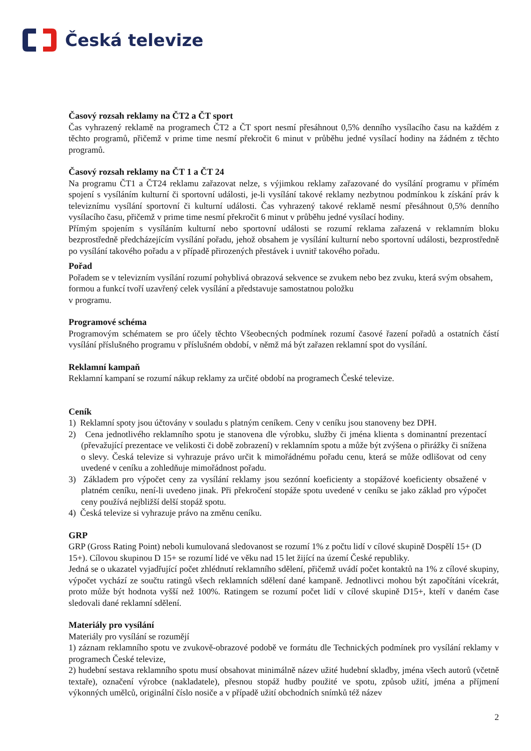Česká televize
Časový rozsah reklamy na ČT2 a ČT sport
Čas vyhrazený reklamě na programech ČT2 a ČT sport nesmí přesáhnout 0,5% denního vysílacího času na každém z těchto programů, přičemž v prime time nesmí překročit 6 minut v průběhu jedné vysílací hodiny na žádném z těchto programů.
Časový rozsah reklamy na ČT 1 a ČT 24
Na programu ČT1 a ČT24 reklamu zařazovat nelze, s výjimkou reklamy zařazované do vysílání programu v přímém spojení s vysíláním kulturní či sportovní události, je-li vysílání takové reklamy nezbytnou podmínkou k získání práv k televiznímu vysílání sportovní či kulturní události. Čas vyhrazený takové reklamě nesmí přesáhnout 0,5% denního vysílacího času, přičemž v prime time nesmí překročit 6 minut v průběhu jedné vysílací hodiny.
Přímým spojením s vysíláním kulturní nebo sportovní události se rozumí reklama zařazená v reklamním bloku bezprostředně předcházejícím vysílání pořadu, jehož obsahem je vysílání kulturní nebo sportovní události, bezprostředně po vysílání takového pořadu a v případě přirozených přestávek i uvnitř takového pořadu.
Pořad
Pořadem se v televizním vysílání rozumí pohyblivá obrazová sekvence se zvukem nebo bez zvuku, která svým obsahem, formou a funkcí tvoří uzavřený celek vysílání a představuje samostatnou položku
v programu.
Programové schéma
Programovým schématem se pro účely těchto Všeobecných podmínek rozumí časové řazení pořadů a ostatních částí vysílání příslušného programu v příslušném období, v němž má být zařazen reklamní spot do vysílání.
Reklamní kampaň
Reklamní kampaní se rozumí nákup reklamy za určité období na programech České televize.
Ceník
1) Reklamní spoty jsou účtovány v souladu s platným ceníkem. Ceny v ceníku jsou stanoveny bez DPH.
2) Cena jednotlivého reklamního spotu je stanovena dle výrobku, služby či jména klienta s dominantní prezentací (převažující prezentace ve velikosti či době zobrazení) v reklamním spotu a může být zvýšena o přirážky či snížena o slevy. Česká televize si vyhrazuje právo určit k mimořádnému pořadu cenu, která se může odlišovat od ceny uvedené v ceníku a zohledňuje mimořádnost pořadu.
3) Základem pro výpočet ceny za vysílání reklamy jsou sezónní koeficienty a stopážové koeficienty obsažené v platném ceníku, není-li uvedeno jinak. Při překročení stopáže spotu uvedené v ceníku se jako základ pro výpočet ceny používá nejbližší delší stopáž spotu.
4) Česká televize si vyhrazuje právo na změnu ceníku.
GRP
GRP (Gross Rating Point) neboli kumulovaná sledovanost se rozumí 1% z počtu lidí v cílové skupině Dospělí 15+ (D 15+). Cílovou skupinou D 15+ se rozumí lidé ve věku nad 15 let žijící na území České republiky.
Jedná se o ukazatel vyjadřující počet zhlédnutí reklamního sdělení, přičemž uvádí počet kontaktů na 1% z cílové skupiny, výpočet vychází ze součtu ratingů všech reklamních sdělení dané kampaně. Jednotlivci mohou být započítáni vícekrát, proto může být hodnota vyšší než 100%. Ratingem se rozumí počet lidí v cílové skupině D15+, kteří v daném čase sledovali dané reklamní sdělení.
Materiály pro vysílání
Materiály pro vysílání se rozumějí
1) záznam reklamního spotu ve zvukově-obrazové podobě ve formátu dle Technických podmínek pro vysílání reklamy v programech České televize,
2) hudební sestava reklamního spotu musí obsahovat minimálně název užité hudební skladby, jména všech autorů (včetně textaře), označení výrobce (nakladatele), přesnou stopáž hudby použité ve spotu, způsob užití, jména a příjmení výkonných umělců, originální číslo nosiče a v případě užití obchodních snímků též název
2